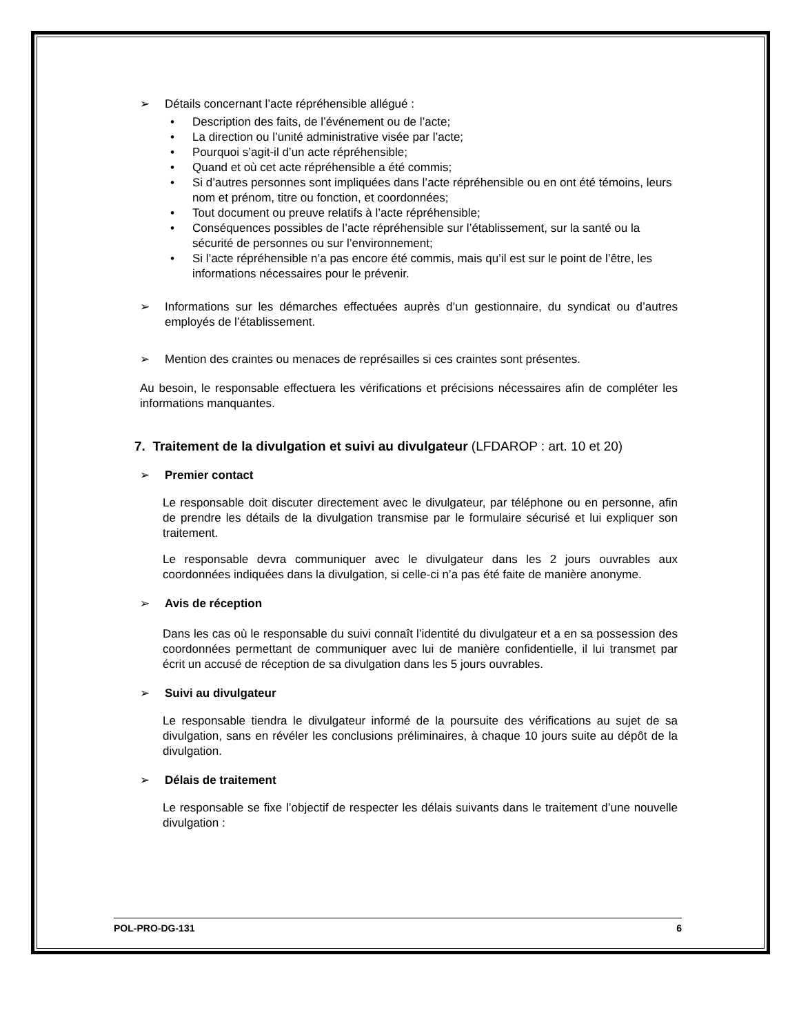➢ Détails concernant l’acte répréhensible allégué :
• Description des faits, de l’événement ou de l’acte;
• La direction ou l’unité administrative visée par l’acte;
• Pourquoi s’agit-il d’un acte répréhensible;
• Quand et où cet acte répréhensible a été commis;
• Si d’autres personnes sont impliquées dans l’acte répréhensible ou en ont été témoins, leurs nom et prénom, titre ou fonction, et coordonnées;
• Tout document ou preuve relatifs à l’acte répréhensible;
• Conséquences possibles de l’acte répréhensible sur l’établissement, sur la santé ou la sécurité de personnes ou sur l’environnement;
• Si l’acte répréhensible n’a pas encore été commis, mais qu’il est sur le point de l’être, les informations nécessaires pour le prévenir.
➢ Informations sur les démarches effectuées auprès d’un gestionnaire, du syndicat ou d’autres employés de l’établissement.
➢ Mention des craintes ou menaces de représailles si ces craintes sont présentes.
Au besoin, le responsable effectuera les vérifications et précisions nécessaires afin de compléter les informations manquantes.
7. Traitement de la divulgation et suivi au divulgateur (LFDAROP : art. 10 et 20)
➢ Premier contact
Le responsable doit discuter directement avec le divulgateur, par téléphone ou en personne, afin de prendre les détails de la divulgation transmise par le formulaire sécurisé et lui expliquer son traitement.
Le responsable devra communiquer avec le divulgateur dans les 2 jours ouvrables aux coordonnées indiquées dans la divulgation, si celle-ci n’a pas été faite de manière anonyme.
➢ Avis de réception
Dans les cas où le responsable du suivi connaît l’identité du divulgateur et a en sa possession des coordonnées permettant de communiquer avec lui de manière confidentielle, il lui transmet par écrit un accusé de réception de sa divulgation dans les 5 jours ouvrables.
➢ Suivi au divulgateur
Le responsable tiendra le divulgateur informé de la poursuite des vérifications au sujet de sa divulgation, sans en révéler les conclusions préliminaires, à chaque 10 jours suite au dépôt de la divulgation.
➢ Délais de traitement
Le responsable se fixe l’objectif de respecter les délais suivants dans le traitement d’une nouvelle divulgation :
POL-PRO-DG-131 6